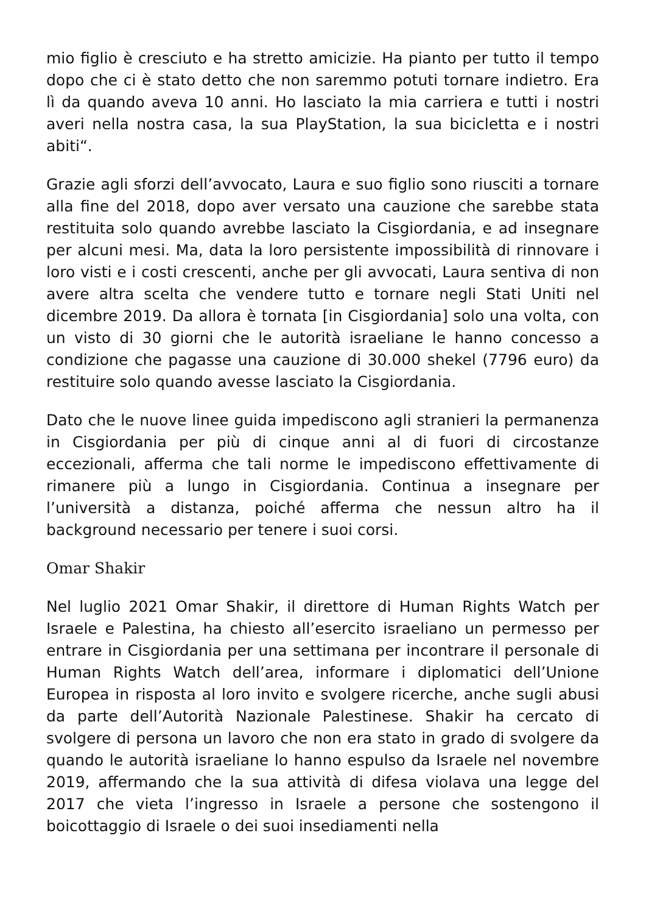mio figlio è cresciuto e ha stretto amicizie. Ha pianto per tutto il tempo dopo che ci è stato detto che non saremmo potuti tornare indietro. Era lì da quando aveva 10 anni. Ho lasciato la mia carriera e tutti i nostri averi nella nostra casa, la sua PlayStation, la sua bicicletta e i nostri abiti“.
Grazie agli sforzi dell’avvocato, Laura e suo figlio sono riusciti a tornare alla fine del 2018, dopo aver versato una cauzione che sarebbe stata restituita solo quando avrebbe lasciato la Cisgiordania, e ad insegnare per alcuni mesi. Ma, data la loro persistente impossibilità di rinnovare i loro visti e i costi crescenti, anche per gli avvocati, Laura sentiva di non avere altra scelta che vendere tutto e tornare negli Stati Uniti nel dicembre 2019. Da allora è tornata [in Cisgiordania] solo una volta, con un visto di 30 giorni che le autorità israeliane le hanno concesso a condizione che pagasse una cauzione di 30.000 shekel (7796 euro) da restituire solo quando avesse lasciato la Cisgiordania.
Dato che le nuove linee guida impediscono agli stranieri la permanenza in Cisgiordania per più di cinque anni al di fuori di circostanze eccezionali, afferma che tali norme le impediscono effettivamente di rimanere più a lungo in Cisgiordania. Continua a insegnare per l’università a distanza, poiché afferma che nessun altro ha il background necessario per tenere i suoi corsi.
Omar Shakir
Nel luglio 2021 Omar Shakir, il direttore di Human Rights Watch per Israele e Palestina, ha chiesto all’esercito israeliano un permesso per entrare in Cisgiordania per una settimana per incontrare il personale di Human Rights Watch dell’area, informare i diplomatici dell’Unione Europea in risposta al loro invito e svolgere ricerche, anche sugli abusi da parte dell’Autorità Nazionale Palestinese. Shakir ha cercato di svolgere di persona un lavoro che non era stato in grado di svolgere da quando le autorità israeliane lo hanno espulso da Israele nel novembre 2019, affermando che la sua attività di difesa violava una legge del 2017 che vieta l’ingresso in Israele a persone che sostengono il boicottaggio di Israele o dei suoi insediamenti nella